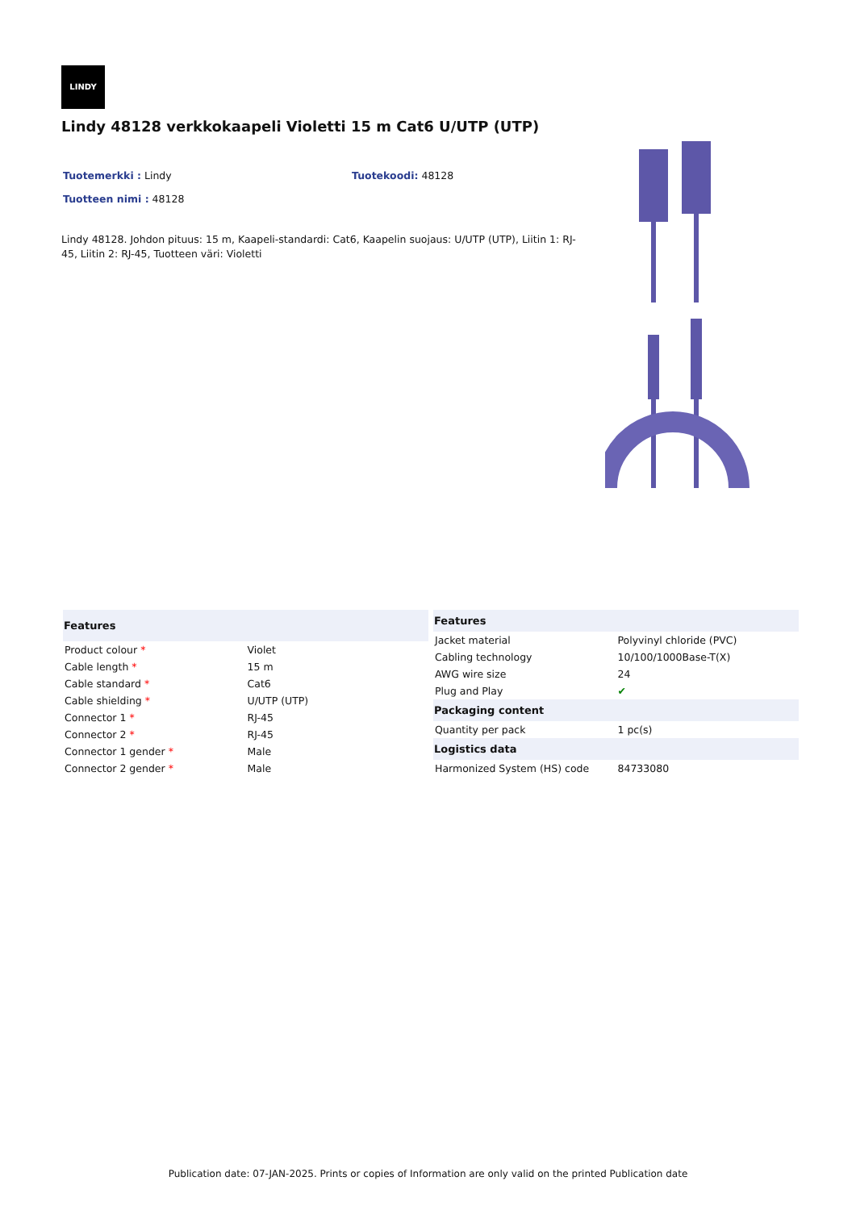LINDY
Lindy 48128 verkkokaapeli Violetti 15 m Cat6 U/UTP (UTP)
Tuotemerkki : Lindy Tuotekoodi: 48128
Tuotteen nimi : 48128
Lindy 48128. Johdon pituus: 15 m, Kaapeli-standardi: Cat6, Kaapelin suojaus: U/UTP (UTP), Liitin 1: RJ-45, Liitin 2: RJ-45, Tuotteen väri: Violetti
| Features | |
| --- | --- |
| Product colour * | Violet |
| Cable length * | 15 m |
| Cable standard * | Cat6 |
| Cable shielding * | U/UTP (UTP) |
| Connector 1 * | RJ-45 |
| Connector 2 * | RJ-45 |
| Connector 1 gender * | Male |
| Connector 2 gender * | Male |
| Features | |
| --- | --- |
| Jacket material | Polyvinyl chloride (PVC) |
| Cabling technology | 10/100/1000Base-T(X) |
| AWG wire size | 24 |
| Plug and Play | ✔ |
| Packaging content | |
| Quantity per pack | 1 pc(s) |
| Logistics data | |
| Harmonized System (HS) code | 84733080 |
Publication date: 07-JAN-2025. Prints or copies of Information are only valid on the printed Publication date